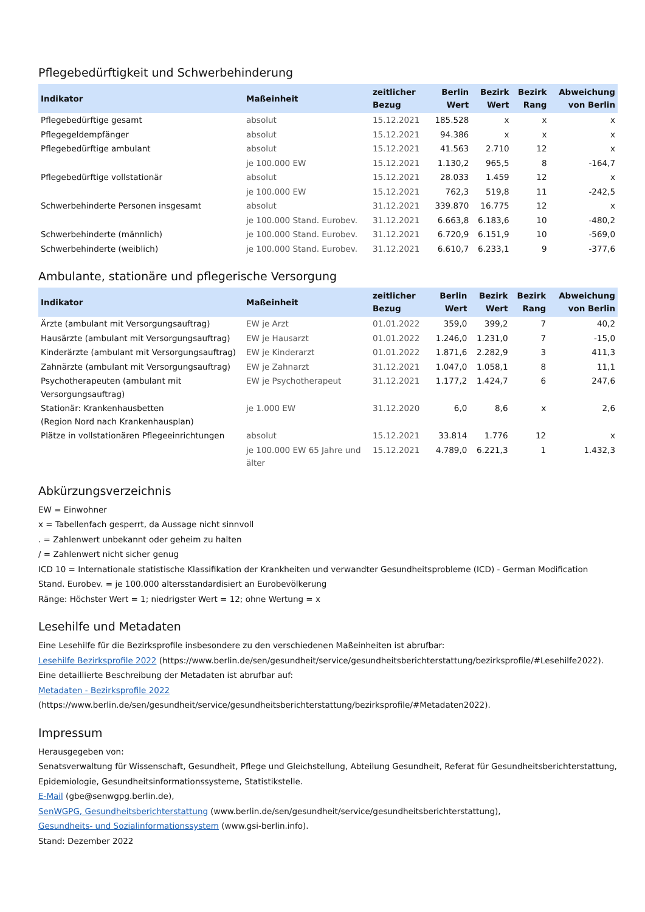Pflegebedürftigkeit und Schwerbehinderung
| Indikator | Maßeinheit | zeitlicher Bezug | Berlin Wert | Bezirk Wert | Bezirk Rang | Abweichung von Berlin |
| --- | --- | --- | --- | --- | --- | --- |
| Pflegebedürftige gesamt | absolut | 15.12.2021 | 185.528 | x | x | x |
| Pflegegeldempfänger | absolut | 15.12.2021 | 94.386 | x | x | x |
| Pflegebedürftige ambulant | absolut | 15.12.2021 | 41.563 | 2.710 | 12 | x |
| | je 100.000 EW | 15.12.2021 | 1.130,2 | 965,5 | 8 | -164,7 |
| Pflegebedürftige vollstationär | absolut | 15.12.2021 | 28.033 | 1.459 | 12 | x |
| | je 100.000 EW | 15.12.2021 | 762,3 | 519,8 | 11 | -242,5 |
| Schwerbehinderte Personen insgesamt | absolut | 31.12.2021 | 339.870 | 16.775 | 12 | x |
| | je 100.000 Stand. Eurobev. | 31.12.2021 | 6.663,8 | 6.183,6 | 10 | -480,2 |
| Schwerbehinderte (männlich) | je 100.000 Stand. Eurobev. | 31.12.2021 | 6.720,9 | 6.151,9 | 10 | -569,0 |
| Schwerbehinderte (weiblich) | je 100.000 Stand. Eurobev. | 31.12.2021 | 6.610,7 | 6.233,1 | 9 | -377,6 |
Ambulante, stationäre und pflegerische Versorgung
| Indikator | Maßeinheit | zeitlicher Bezug | Berlin Wert | Bezirk Wert | Bezirk Rang | Abweichung von Berlin |
| --- | --- | --- | --- | --- | --- | --- |
| Ärzte (ambulant mit Versorgungsauftrag) | EW je Arzt | 01.01.2022 | 359,0 | 399,2 | 7 | 40,2 |
| Hausärzte (ambulant mit Versorgungsauftrag) | EW je Hausarzt | 01.01.2022 | 1.246,0 | 1.231,0 | 7 | -15,0 |
| Kinderärzte (ambulant mit Versorgungsauftrag) | EW je Kinderarzt | 01.01.2022 | 1.871,6 | 2.282,9 | 3 | 411,3 |
| Zahnärzte (ambulant mit Versorgungsauftrag) | EW je Zahnarzt | 31.12.2021 | 1.047,0 | 1.058,1 | 8 | 11,1 |
| Psychotherapeuten (ambulant mit Versorgungsauftrag) | EW je Psychotherapeut | 31.12.2021 | 1.177,2 | 1.424,7 | 6 | 247,6 |
| Stationär: Krankenhausbetten (Region Nord nach Krankenhausplan) | je 1.000 EW | 31.12.2020 | 6,0 | 8,6 | x | 2,6 |
| Plätze in vollstationären Pflegeeinrichtungen | absolut | 15.12.2021 | 33.814 | 1.776 | 12 | x |
| | je 100.000 EW 65 Jahre und älter | 15.12.2021 | 4.789,0 | 6.221,3 | 1 | 1.432,3 |
Abkürzungsverzeichnis
EW = Einwohner
x = Tabellenfach gesperrt, da Aussage nicht sinnvoll
. = Zahlenwert unbekannt oder geheim zu halten
/ = Zahlenwert nicht sicher genug
ICD 10 = Internationale statistische Klassifikation der Krankheiten und verwandter Gesundheitsprobleme (ICD) - German Modification
Stand. Eurobev. = je 100.000 altersstandardisiert an Eurobevölkerung
Ränge: Höchster Wert = 1; niedrigster Wert = 12; ohne Wertung = x
Lesehilfe und Metadaten
Eine Lesehilfe für die Bezirksprofile insbesondere zu den verschiedenen Maßeinheiten ist abrufbar:
Lesehilfe Bezirksprofile 2022 (https://www.berlin.de/sen/gesundheit/service/gesundheitsberichterstattung/bezirksprofile/#Lesehilfe2022).
Eine detaillierte Beschreibung der Metadaten ist abrufbar auf:
Metadaten - Bezirksprofile 2022 (https://www.berlin.de/sen/gesundheit/service/gesundheitsberichterstattung/bezirksprofile/#Metadaten2022).
Impressum
Herausgegeben von:
Senatsverwaltung für Wissenschaft, Gesundheit, Pflege und Gleichstellung, Abteilung Gesundheit, Referat für Gesundheitsberichterstattung, Epidemiologie, Gesundheitsinformationssysteme, Statistikstelle.
E-Mail (gbe@senwgpg.berlin.de),
SenWGPG, Gesundheitsberichterstattung (www.berlin.de/sen/gesundheit/service/gesundheitsberichterstattung),
Gesundheits- und Sozialinformationssystem (www.gsi-berlin.info).
Stand: Dezember 2022